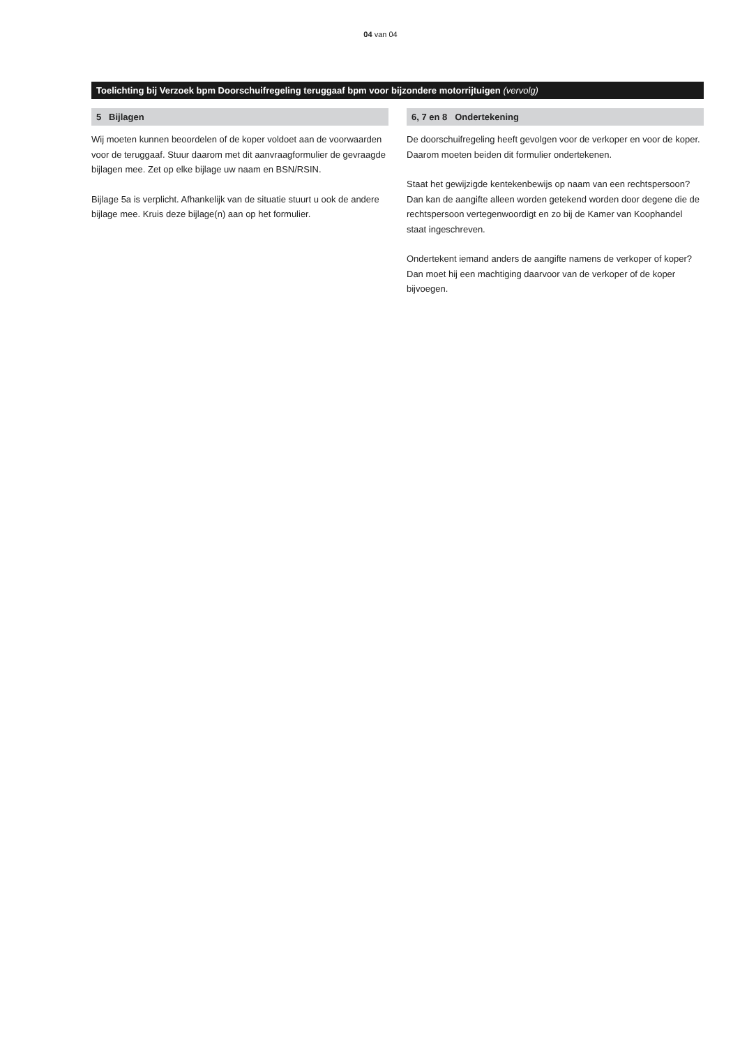04 van 04
Toelichting bij Verzoek bpm Doorschuifregeling teruggaaf bpm voor bijzondere motorrijtuigen (vervolg)
5 Bijlagen
Wij moeten kunnen beoordelen of de koper voldoet aan de voorwaarden voor de teruggaaf. Stuur daarom met dit aanvraag­formulier de gevraagde bijlagen mee. Zet op elke bijlage uw naam en BSN/RSIN.
Bijlage 5a is verplicht. Afhankelijk van de situatie stuurt u ook de andere bijlage mee. Kruis deze bijlage(n) aan op het formulier.
6, 7 en 8 Ondertekening
De doorschuifregeling heeft gevolgen voor de verkoper en voor de koper. Daarom moeten beiden dit formulier ondertekenen.
Staat het gewijzigde kentekenbewijs op naam van een rechts­persoon? Dan kan de aangifte alleen worden getekend worden door degene die de rechtspersoon vertegenwoordigt en zo bij de Kamer van Koophandel staat ingeschreven.
Ondertekent iemand anders de aangifte namens de verkoper of koper? Dan moet hij een machtiging daarvoor van de verkoper of de koper bijvoegen.